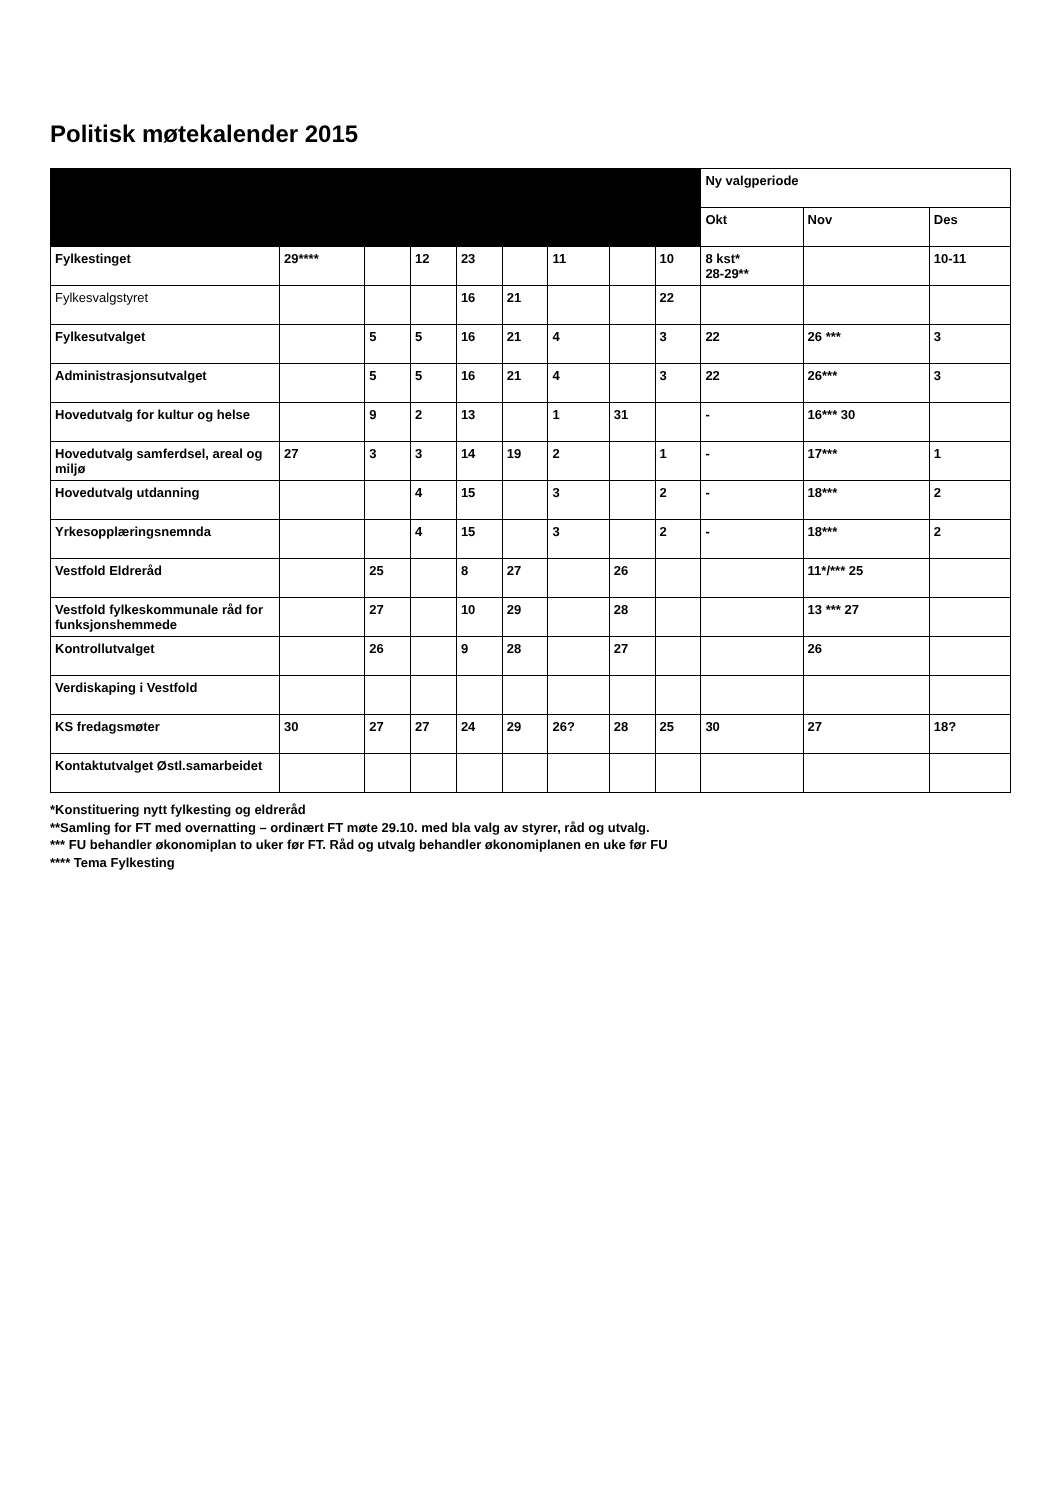Politisk møtekalender 2015
| | | | | | | | | | Ny valgperiode | | |
| --- | --- | --- | --- | --- | --- | --- | --- | --- | --- | --- | --- |
| | | | | | | | | | Okt | Nov | Des |
| Fylkestinget | 29**** | | 12 | 23 | | 11 | | 10 | 8 kst* 28-29** | | 10-11 |
| Fylkesvalgstyret | | | | 16 | 21 | | | 22 | | | |
| Fylkesutvalget | | 5 | 5 | 16 | 21 | 4 | | 3 | 22 | 26 *** | 3 |
| Administrasjonsutvalget | | 5 | 5 | 16 | 21 | 4 | | 3 | 22 | 26*** | 3 |
| Hovedutvalg for kultur og helse | | 9 | 2 | 13 | | 1 | 31 | | - | 16*** 30 | |
| Hovedutvalg samferdsel, areal og miljø | 27 | 3 | 3 | 14 | 19 | 2 | | 1 | - | 17*** | 1 |
| Hovedutvalg utdanning | | | 4 | 15 | | 3 | | 2 | - | 18*** | 2 |
| Yrkesopplæringsnemnda | | | 4 | 15 | | 3 | | 2 | - | 18*** | 2 |
| Vestfold Eldreråd | | 25 | | 8 | 27 | | 26 | | | 11*/*** 25 | |
| Vestfold fylkeskommunale råd for funksjonshemmede | | 27 | | 10 | 29 | | 28 | | | 13 *** 27 | |
| Kontrollutvalget | | 26 | | 9 | 28 | | 27 | | | 26 | |
| Verdiskaping i Vestfold | | | | | | | | | | | |
| KS fredagsmøter | 30 | 27 | 27 | 24 | 29 | 26? | 28 | 25 | 30 | 27 | 18? |
| Kontaktutvalget Østl.samarbeidet | | | | | | | | | | | |
*Konstituering nytt fylkesting og eldreråd
**Samling for FT med overnatting – ordinært FT møte 29.10. med bla valg av styrer, råd og utvalg.
*** FU behandler økonomiplan to uker før FT. Råd og utvalg behandler økonomiplanen en uke før FU
**** Tema Fylkesting